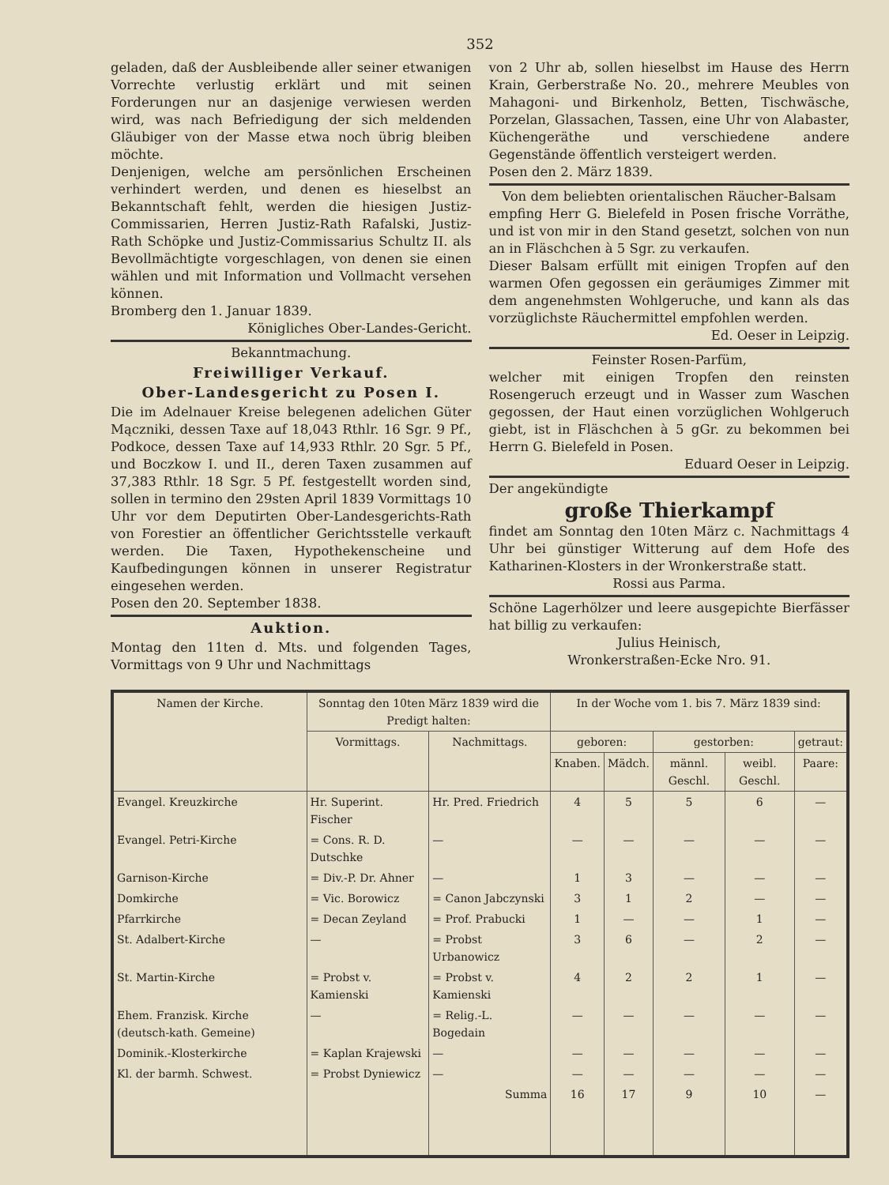352
geladen, daß der Ausbleibende aller seiner etwanigen Vorrechte verlustig erklärt und mit seinen Forderungen nur an dasjenige verwiesen werden wird, was nach Befriedigung der sich meldenden Gläubiger von der Masse etwa noch übrig bleiben möchte.
Denjenigen, welche am persönlichen Erscheinen verhindert werden, und denen es hieselbst an Bekanntschaft fehlt, werden die hiesigen Justiz-Commissarien, Herren Justiz-Rath Rafalski, Justiz-Rath Schöpke und Justiz-Commissarius Schultz II. als Bevollmächtigte vorgeschlagen, von denen sie einen wählen und mit Information und Vollmacht versehen können.
Bromberg den 1. Januar 1839.
Königliches Ober-Landes-Gericht.
Bekanntmachung.
Freiwilliger Verkauf.
Ober-Landesgericht zu Posen I.
Die im Adelnauer Kreise belegenen adelichen Güter Mączniki, dessen Taxe auf 18,043 Rthlr. 16 Sgr. 9 Pf., Podkoce, dessen Taxe auf 14,933 Rthlr. 20 Sgr. 5 Pf., und Boczkow I. und II., deren Taxen zusammen auf 37,383 Rthlr. 18 Sgr. 5 Pf. festgestellt worden sind, sollen in termino den 29sten April 1839 Vormittags 10 Uhr vor dem Deputirten Ober-Landesgerichts-Rath von Forestier an öffentlicher Gerichtsstelle verkauft werden. Die Taxen, Hypothekenscheine und Kaufbedingungen können in unserer Registratur eingesehen werden.
Posen den 20. September 1838.
Auktion.
Montag den 11ten d. Mts. und folgenden Tages, Vormittags von 9 Uhr und Nachmittags
von 2 Uhr ab, sollen hieselbst im Hause des Herrn Krain, Gerberstraße No. 20., mehrere Meubles von Mahagoni- und Birkenholz, Betten, Tischwäsche, Porzelan, Glassachen, Tassen, eine Uhr von Alabaster, Küchengeräthe und verschiedene andere Gegenstände öffentlich versteigert werden.
Posen den 2. März 1839.
Von dem beliebten orientalischen Räucher-Balsam
empfing Herr G. Bielefeld in Posen frische Vorräthe, und ist von mir in den Stand gesetzt, solchen von nun an in Fläschchen à 5 Sgr. zu verkaufen.
Dieser Balsam erfüllt mit einigen Tropfen auf den warmen Ofen gegossen ein geräumiges Zimmer mit dem angenehmsten Wohlgeruche, und kann als das vorzüglichste Räuchermittel empfohlen werden.
Ed. Oeser in Leipzig.
Feinster Rosen-Parfüm,
welcher mit einigen Tropfen den reinsten Rosengeruch erzeugt und in Wasser zum Waschen gegossen, der Haut einen vorzüglichen Wohlgeruch giebt, ist in Fläschchen à 5 gGr. zu bekommen bei Herrn G. Bielefeld in Posen.
Eduard Oeser in Leipzig.
Der angekündigte
große Thierkampf
findet am Sonntag den 10ten März c. Nachmittags 4 Uhr bei günstiger Witterung auf dem Hofe des Katharinen-Klosters in der Wronkerstraße statt.
Rossi aus Parma.
Schöne Lagerhölzer und leere ausgepichte Bierfässer hat billig zu verkaufen:
Julius Heinisch,
Wronkerstraßen-Ecke Nro. 91.
| Namen der Kirche. | Sonntag den 10ten März 1839 wird die Predigt halten: | | In der Woche vom 1. bis 7. März 1839 sind: | | | | |
| --- | --- | --- | --- | --- | --- | --- | --- |
| | Vormittags. | Nachmittags. | geboren: | | gestorben: | | getraut: |
| | | | Knaben. | Mädch. | männl. Geschl. | weibl. Geschl. | Paare: |
| Evangel. Kreuzkirche | Hr. Superint. Fischer | Hr. Pred. Friedrich | 4 | 5 | 5 | 6 | — |
| Evangel. Petri-Kirche | = Cons. R. D. Dutschke | — | — | — | — | — | — |
| Garnison-Kirche | = Div.-P. Dr. Ahner | — | 1 | 3 | — | — | — |
| Domkirche | = Vic. Borowicz | = Canon Jabczynski | 3 | 1 | 2 | — | — |
| Pfarrkirche | = Decan Zeyland | = Prof. Prabucki | 1 | — | — | 1 | — |
| St. Adalbert-Kirche | — | = Probst Urbanowicz | 3 | 6 | — | 2 | — |
| St. Martin-Kirche | = Probst v. Kamienski | = Probst v. Kamienski | 4 | 2 | 2 | 1 | — |
| Ehem. Franzisk. Kirche (deutsch-kath. Gemeine) | — | = Relig.-L. Bogedain | — | — | — | — | — |
| Dominik.-Klosterkirche | = Kaplan Krajewski | — | — | — | — | — | — |
| Kl. der barmh. Schwest. | = Probst Dyniewicz | — | — | — | — | — | — |
| | | Summa | 16 | 17 | 9 | 10 | — |